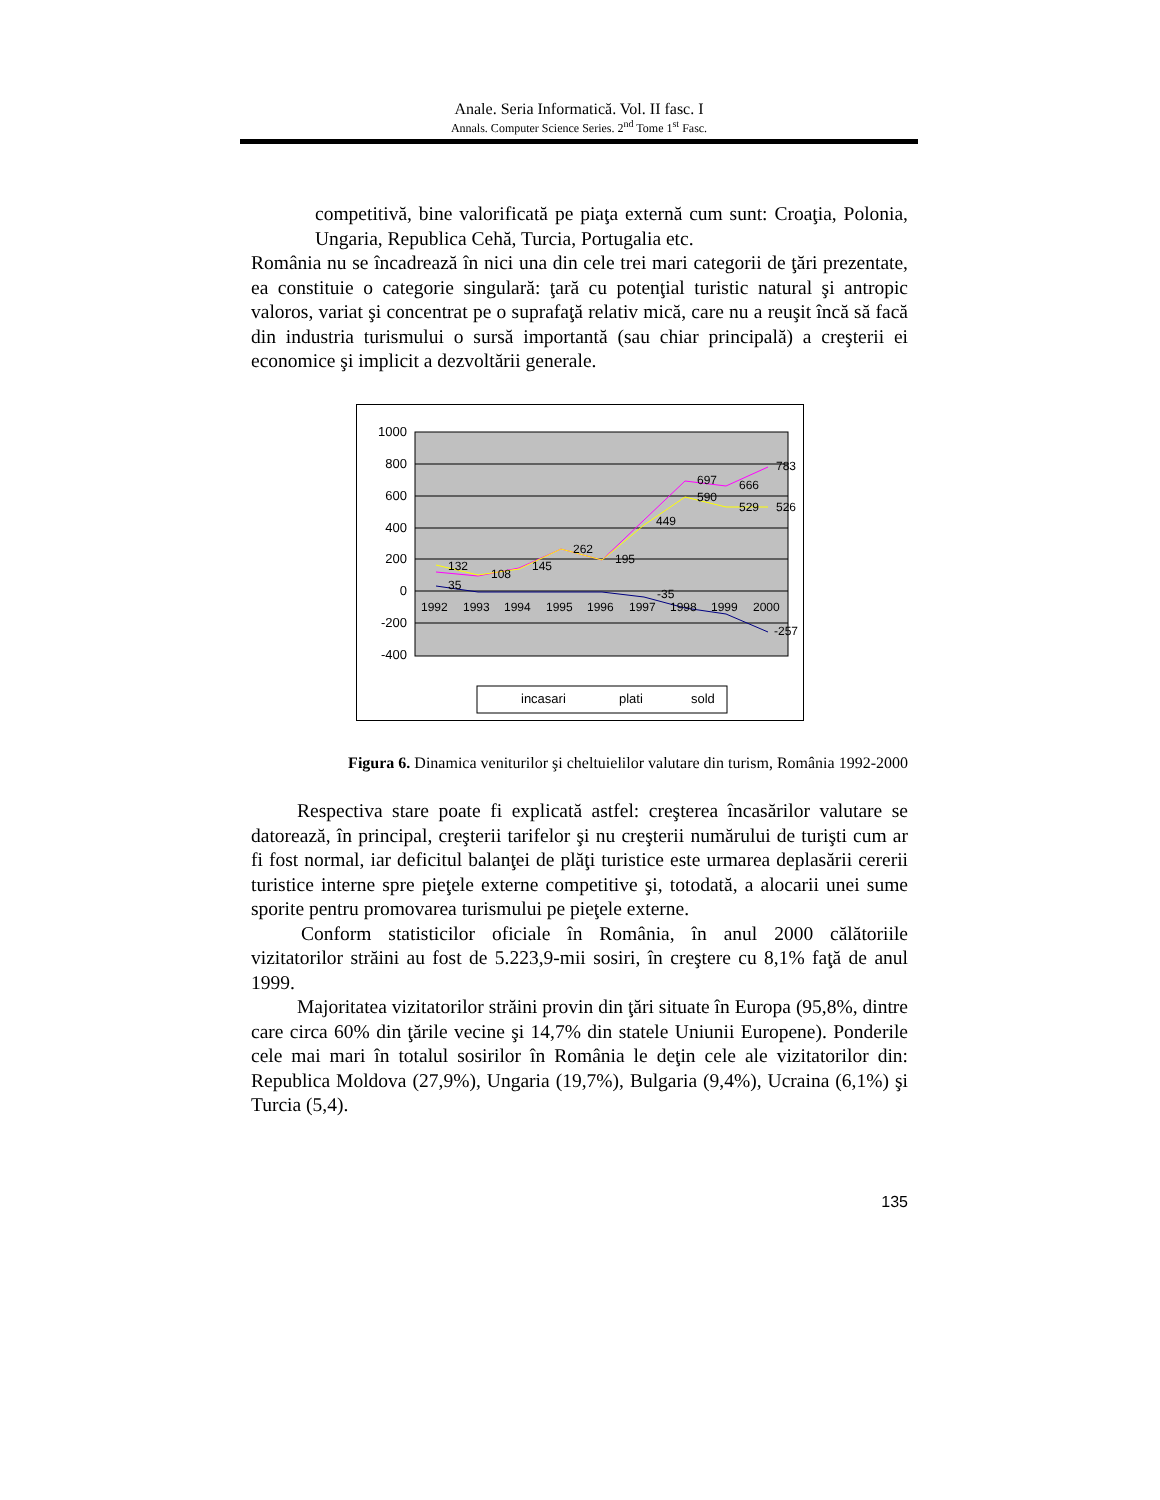Anale. Seria Informatică. Vol. II fasc. I
Annals. Computer Science Series. 2<sup>nd</sup> Tome 1<sup>st</sup> Fasc.
competitivă, bine valorificată pe piaţa externă cum sunt: Croaţia, Polonia, Ungaria, Republica Cehă, Turcia, Portugalia etc.
România nu se încadrează în nici una din cele trei mari categorii de ţări prezentate, ea constituie o categorie singulară: ţară cu potenţial turistic natural şi antropic valoros, variat şi concentrat pe o suprafaţă relativ mică, care nu a reuşit încă să facă din industria turismului o sursă importantă (sau chiar principală) a creşterii ei economice şi implicit a dezvoltării generale.
1000
800
600
400
200
0
-200
-400
1992
1993
1994
1995
1996
1997
1998
1999
2000
35
-35
-257
132
108
145
262
195
449
697
666
783
590
529
526
incasari
plati
sold
Figura 6. Dinamica veniturilor şi cheltuielilor valutare din turism, România 1992-2000
Respectiva stare poate fi explicată astfel: creşterea încasărilor valutare se datorează, în principal, creşterii tarifelor şi nu creşterii numărului de turişti cum ar fi fost normal, iar deficitul balanţei de plăţi turistice este urmarea deplasării cererii turistice interne spre pieţele externe competitive şi, totodată, a alocarii unei sume sporite pentru promovarea turismului pe pieţele externe.
Conform statisticilor oficiale în România, în anul 2000 călătoriile vizitatorilor străini au fost de 5.223,9-mii sosiri, în creştere cu 8,1% faţă de anul 1999.
Majoritatea vizitatorilor străini provin din ţări situate în Europa (95,8%, dintre care circa 60% din ţările vecine şi 14,7% din statele Uniunii Europene). Ponderile cele mai mari în totalul sosirilor în România le deţin cele ale vizitatorilor din: Republica Moldova (27,9%), Ungaria (19,7%), Bulgaria (9,4%), Ucraina (6,1%) şi Turcia (5,4).
135